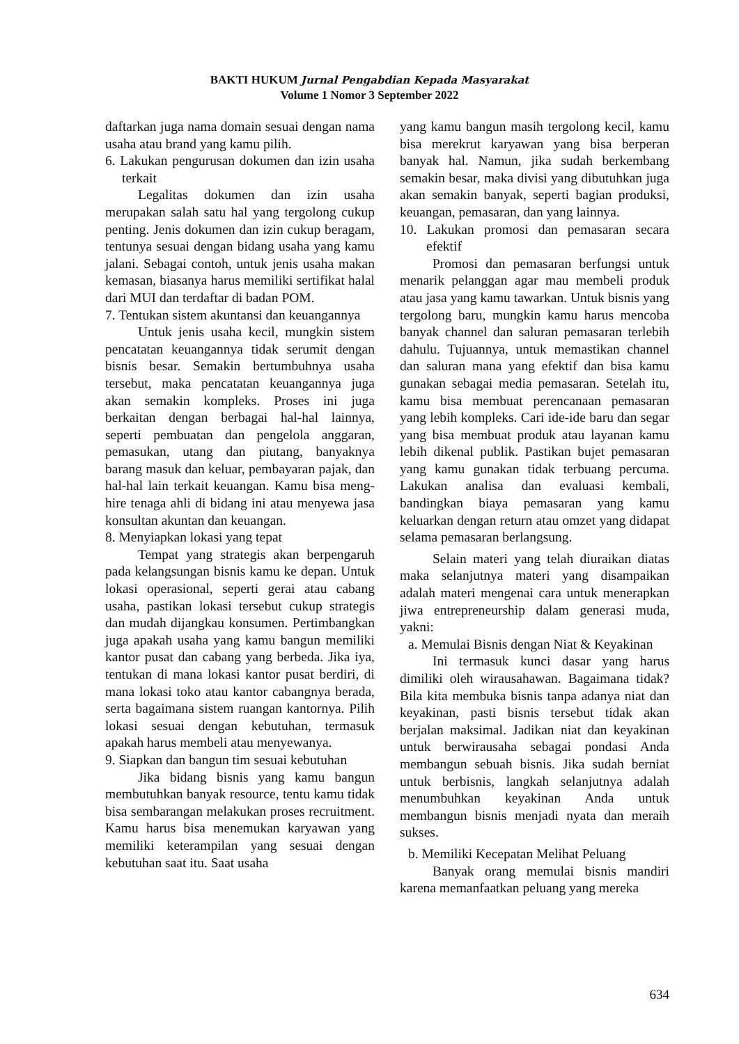BAKTI HUKUM Jurnal Pengabdian Kepada Masyarakat
Volume 1 Nomor 3 September 2022
daftarkan juga nama domain sesuai dengan nama usaha atau brand yang kamu pilih.
6. Lakukan pengurusan dokumen dan izin usaha terkait
Legalitas dokumen dan izin usaha merupakan salah satu hal yang tergolong cukup penting. Jenis dokumen dan izin cukup beragam, tentunya sesuai dengan bidang usaha yang kamu jalani. Sebagai contoh, untuk jenis usaha makan kemasan, biasanya harus memiliki sertifikat halal dari MUI dan terdaftar di badan POM.
7. Tentukan sistem akuntansi dan keuangannya
Untuk jenis usaha kecil, mungkin sistem pencatatan keuangannya tidak serumit dengan bisnis besar. Semakin bertumbuhnya usaha tersebut, maka pencatatan keuangannya juga akan semakin kompleks. Proses ini juga berkaitan dengan berbagai hal-hal lainnya, seperti pembuatan dan pengelola anggaran, pemasukan, utang dan piutang, banyaknya barang masuk dan keluar, pembayaran pajak, dan hal-hal lain terkait keuangan. Kamu bisa meng-hire tenaga ahli di bidang ini atau menyewa jasa konsultan akuntan dan keuangan.
8. Menyiapkan lokasi yang tepat
Tempat yang strategis akan berpengaruh pada kelangsungan bisnis kamu ke depan. Untuk lokasi operasional, seperti gerai atau cabang usaha, pastikan lokasi tersebut cukup strategis dan mudah dijangkau konsumen. Pertimbangkan juga apakah usaha yang kamu bangun memiliki kantor pusat dan cabang yang berbeda. Jika iya, tentukan di mana lokasi kantor pusat berdiri, di mana lokasi toko atau kantor cabangnya berada, serta bagaimana sistem ruangan kantornya. Pilih lokasi sesuai dengan kebutuhan, termasuk apakah harus membeli atau menyewanya.
9. Siapkan dan bangun tim sesuai kebutuhan
Jika bidang bisnis yang kamu bangun membutuhkan banyak resource, tentu kamu tidak bisa sembarangan melakukan proses recruitment. Kamu harus bisa menemukan karyawan yang memiliki keterampilan yang sesuai dengan kebutuhan saat itu. Saat usaha
yang kamu bangun masih tergolong kecil, kamu bisa merekrut karyawan yang bisa berperan banyak hal. Namun, jika sudah berkembang semakin besar, maka divisi yang dibutuhkan juga akan semakin banyak, seperti bagian produksi, keuangan, pemasaran, dan yang lainnya.
10. Lakukan promosi dan pemasaran secara efektif
Promosi dan pemasaran berfungsi untuk menarik pelanggan agar mau membeli produk atau jasa yang kamu tawarkan. Untuk bisnis yang tergolong baru, mungkin kamu harus mencoba banyak channel dan saluran pemasaran terlebih dahulu. Tujuannya, untuk memastikan channel dan saluran mana yang efektif dan bisa kamu gunakan sebagai media pemasaran. Setelah itu, kamu bisa membuat perencanaan pemasaran yang lebih kompleks. Cari ide-ide baru dan segar yang bisa membuat produk atau layanan kamu lebih dikenal publik. Pastikan bujet pemasaran yang kamu gunakan tidak terbuang percuma. Lakukan analisa dan evaluasi kembali, bandingkan biaya pemasaran yang kamu keluarkan dengan return atau omzet yang didapat selama pemasaran berlangsung.
Selain materi yang telah diuraikan diatas maka selanjutnya materi yang disampaikan adalah materi mengenai cara untuk menerapkan jiwa entrepreneurship dalam generasi muda, yakni:
a. Memulai Bisnis dengan Niat & Keyakinan
Ini termasuk kunci dasar yang harus dimiliki oleh wirausahawan. Bagaimana tidak? Bila kita membuka bisnis tanpa adanya niat dan keyakinan, pasti bisnis tersebut tidak akan berjalan maksimal. Jadikan niat dan keyakinan untuk berwirausaha sebagai pondasi Anda membangun sebuah bisnis. Jika sudah berniat untuk berbisnis, langkah selanjutnya adalah menumbuhkan keyakinan Anda untuk membangun bisnis menjadi nyata dan meraih sukses.
b. Memiliki Kecepatan Melihat Peluang
Banyak orang memulai bisnis mandiri karena memanfaatkan peluang yang mereka
634